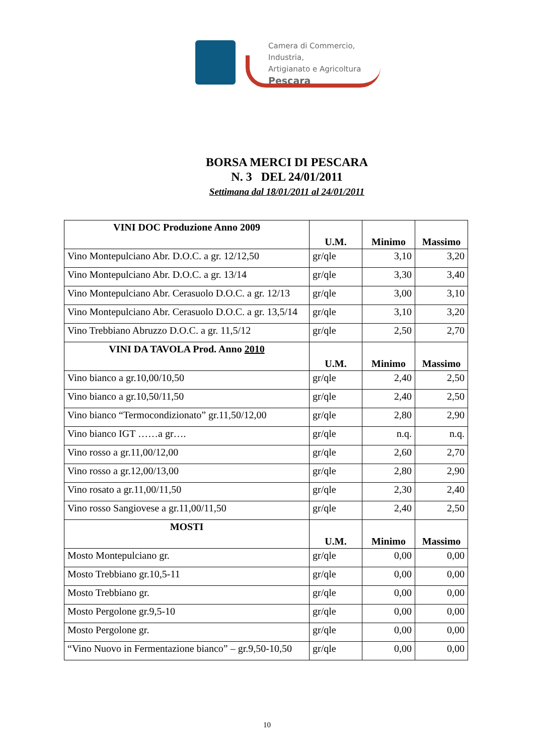Camera di Commercio, Industria,
Artigianato e Agricoltura
Pescara
BORSA MERCI DI PESCARA
N. 3 DEL 24/01/2011
Settimana dal 18/01/2011 al 24/01/2011
| VINI DOC Produzione Anno 2009 | U.M. | Minimo | Massimo |
| --- | --- | --- | --- |
| Vino Montepulciano Abr. D.O.C. a gr. 12/12,50 | gr/qle | 3,10 | 3,20 |
| Vino Montepulciano Abr. D.O.C. a gr. 13/14 | gr/qle | 3,30 | 3,40 |
| Vino Montepulciano Abr. Cerasuolo D.O.C. a gr. 12/13 | gr/qle | 3,00 | 3,10 |
| Vino Montepulciano Abr. Cerasuolo D.O.C. a gr. 13,5/14 | gr/qle | 3,10 | 3,20 |
| Vino Trebbiano Abruzzo D.O.C. a gr. 11,5/12 | gr/qle | 2,50 | 2,70 |
| VINI DA TAVOLA Prod. Anno 2010 | U.M. | Minimo | Massimo |
| Vino bianco a gr.10,00/10,50 | gr/qle | 2,40 | 2,50 |
| Vino bianco a gr.10,50/11,50 | gr/qle | 2,40 | 2,50 |
| Vino bianco “Termocondizionato” gr.11,50/12,00 | gr/qle | 2,80 | 2,90 |
| Vino bianco IGT ……a gr…. | gr/qle | n.q. | n.q. |
| Vino rosso a gr.11,00/12,00 | gr/qle | 2,60 | 2,70 |
| Vino rosso a gr.12,00/13,00 | gr/qle | 2,80 | 2,90 |
| Vino rosato a gr.11,00/11,50 | gr/qle | 2,30 | 2,40 |
| Vino rosso Sangiovese a gr.11,00/11,50 | gr/qle | 2,40 | 2,50 |
| MOSTI | U.M. | Minimo | Massimo |
| Mosto Montepulciano gr. | gr/qle | 0,00 | 0,00 |
| Mosto Trebbiano gr.10,5-11 | gr/qle | 0,00 | 0,00 |
| Mosto Trebbiano gr. | gr/qle | 0,00 | 0,00 |
| Mosto Pergolone gr.9,5-10 | gr/qle | 0,00 | 0,00 |
| Mosto Pergolone gr. | gr/qle | 0,00 | 0,00 |
| “Vino Nuovo in Fermentazione bianco” – gr.9,50-10,50 | gr/qle | 0,00 | 0,00 |
10